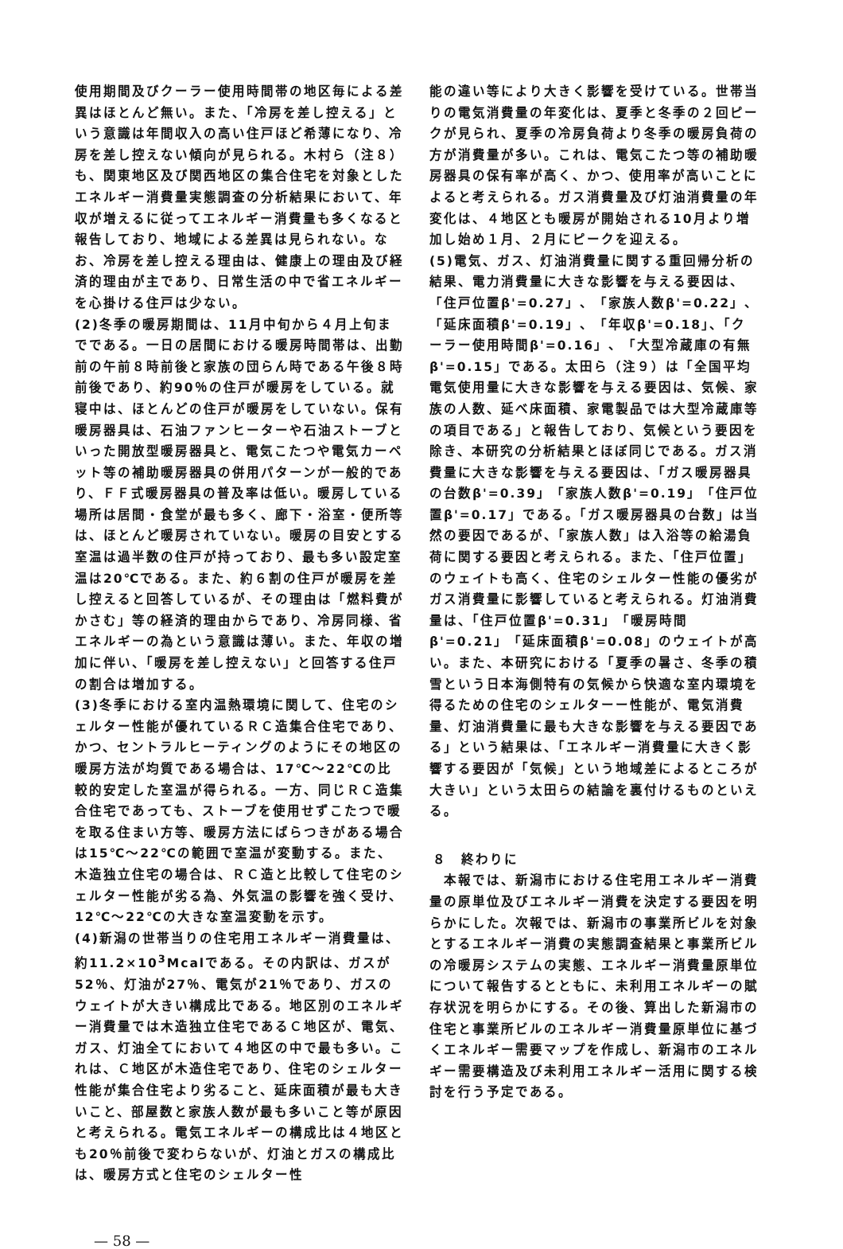使用期間及びクーラー使用時間帯の地区毎による差異はほとんど無い。また、「冷房を差し控える」という意識は年間収入の高い住戸ほど希薄になり、冷房を差し控えない傾向が見られる。木村ら（注８）も、関東地区及び関西地区の集合住宅を対象としたエネルギー消費量実態調査の分析結果において、年収が増えるに従ってエネルギー消費量も多くなると報告しており、地域による差異は見られない。なお、冷房を差し控える理由は、健康上の理由及び経済的理由が主であり、日常生活の中で省エネルギーを心掛ける住戸は少ない。
(2)冬季の暖房期間は、11月中旬から４月上旬までである。一日の居間における暖房時間帯は、出勤前の午前８時前後と家族の団らん時である午後８時前後であり、約90％の住戸が暖房をしている。就寝中は、ほとんどの住戸が暖房をしていない。保有暖房器具は、石油ファンヒーターや石油ストーブといった開放型暖房器具と、電気こたつや電気カーペット等の補助暖房器具の併用パターンが一般的であり、ＦＦ式暖房器具の普及率は低い。暖房している場所は居間・食堂が最も多く、廊下・浴室・便所等は、ほとんど暖房されていない。暖房の目安とする室温は過半数の住戸が持っており、最も多い設定室温は20℃である。また、約６割の住戸が暖房を差し控えると回答しているが、その理由は「燃料費がかさむ」等の経済的理由からであり、冷房同様、省エネルギーの為という意識は薄い。また、年収の増加に伴い、「暖房を差し控えない」と回答する住戸の割合は増加する。
(3)冬季における室内温熱環境に関して、住宅のシェルター性能が優れているＲＣ造集合住宅であり、かつ、セントラルヒーティングのようにその地区の暖房方法が均質である場合は、17℃～22℃の比較的安定した室温が得られる。一方、同じＲＣ造集合住宅であっても、ストーブを使用せずこたつで暖を取る住まい方等、暖房方法にばらつきがある場合は15℃～22℃の範囲で室温が変動する。また、木造独立住宅の場合は、ＲＣ造と比較して住宅のシェルター性能が劣る為、外気温の影響を強く受け、12℃～22℃の大きな室温変動を示す。
(4)新潟の世帯当りの住宅用エネルギー消費量は、約11.2×10<sup>3</sup>Mcalである。その内訳は、ガスが52％、灯油が27％、電気が21％であり、ガスのウェイトが大きい構成比である。地区別のエネルギー消費量では木造独立住宅であるＣ地区が、電気、ガス、灯油全てにおいて４地区の中で最も多い。これは、Ｃ地区が木造住宅であり、住宅のシェルター性能が集合住宅より劣ること、延床面積が最も大きいこと、部屋数と家族人数が最も多いこと等が原因と考えられる。電気エネルギーの構成比は４地区とも20％前後で変わらないが、灯油とガスの構成比は、暖房方式と住宅のシェルター性
能の違い等により大きく影響を受けている。世帯当りの電気消費量の年変化は、夏季と冬季の２回ピークが見られ、夏季の冷房負荷より冬季の暖房負荷の方が消費量が多い。これは、電気こたつ等の補助暖房器具の保有率が高く、かつ、使用率が高いことによると考えられる。ガス消費量及び灯油消費量の年変化は、４地区とも暖房が開始される10月より増加し始め１月、２月にピークを迎える。
(5)電気、ガス、灯油消費量に関する重回帰分析の結果、電力消費量に大きな影響を与える要因は、「住戸位置β'=0.27」、「家族人数β'=0.22」、「延床面積β'=0.19」、「年収β'=0.18」、「クーラー使用時間β'=0.16」、「大型冷蔵庫の有無β'=0.15」である。太田ら（注９）は「全国平均電気使用量に大きな影響を与える要因は、気候、家族の人数、延べ床面積、家電製品では大型冷蔵庫等の項目である」と報告しており、気候という要因を除き、本研究の分析結果とほぼ同じである。ガス消費量に大きな影響を与える要因は、「ガス暖房器具の台数β'=0.39」「家族人数β'=0.19」「住戸位置β'=0.17」である。「ガス暖房器具の台数」は当然の要因であるが、「家族人数」は入浴等の給湯負荷に関する要因と考えられる。また、「住戸位置」のウェイトも高く、住宅のシェルター性能の優劣がガス消費量に影響していると考えられる。灯油消費量は、「住戸位置β'=0.31」「暖房時間β'=0.21」「延床面積β'=0.08」のウェイトが高い。また、本研究における「夏季の暑さ、冬季の積雪という日本海側特有の気候から快適な室内環境を得るための住宅のシェルターー性能が、電気消費量、灯油消費量に最も大きな影響を与える要因である」という結果は、「エネルギー消費量に大きく影響する要因が「気候」という地域差によるところが大きい」という太田らの結論を裏付けるものといえる。
８　終わりに
　本報では、新潟市における住宅用エネルギー消費量の原単位及びエネルギー消費を決定する要因を明らかにした。次報では、新潟市の事業所ビルを対象とするエネルギー消費の実態調査結果と事業所ビルの冷暖房システムの実態、エネルギー消費量原単位について報告するとともに、未利用エネルギーの賦存状況を明らかにする。その後、算出した新潟市の住宅と事業所ビルのエネルギー消費量原単位に基づくエネルギー需要マップを作成し、新潟市のエネルギー需要構造及び未利用エネルギー活用に関する検討を行う予定である。
— 58 —